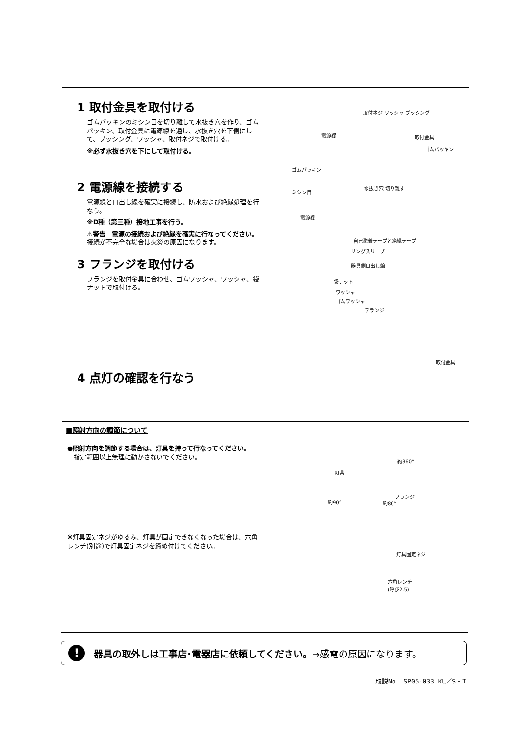1 取付金具を取付ける
ゴムパッキンのミシン目を切り離して水抜き穴を作り、ゴムパッキン、取付金具に電源線を通し、水抜き穴を下側にして、ブッシング、ワッシャ、取付ネジで取付ける。
※必ず水抜き穴を下にして取付ける。
2 電源線を接続する
電源線と口出し線を確実に接続し、防水および絶縁処理を行なう。
※D種（第三種）接地工事を行う。
⚠警告　電源の接続および絶縁を確実に行なってください。
接続が不完全な場合は火災の原因になります。
3 フランジを取付ける
フランジを取付金具に合わせ、ゴムワッシャ、ワッシャ、袋ナットで取付ける。
4 点灯の確認を行なう
取付ネジ ワッシャ ブッシング
電源線 取付金具
ゴムパッキン
ゴムパッキン
ミシン目
水抜き穴 切り離す
電源線
自己融着テープと絶縁テープ
リングスリーブ
器具側口出し線
袋ナット
ワッシャ
ゴムワッシャ
フランジ
取付金具
■照射方向の調節について
●照射方向を調節する場合は、灯具を持って行なってください。
　指定範囲以上無理に動かさないでください。
※灯具固定ネジがゆるみ、灯具が固定できなくなった場合は、六角レンチ(別途)で灯具固定ネジを締め付けてください。
約360°
灯具
フランジ
約90° 約80°
灯具固定ネジ
六角レンチ
(呼び2.5)
!
器具の取外しは工事店･電器店に依頼してください。 →感電の原因になります。
取説No. SP05-033 KU／S・T